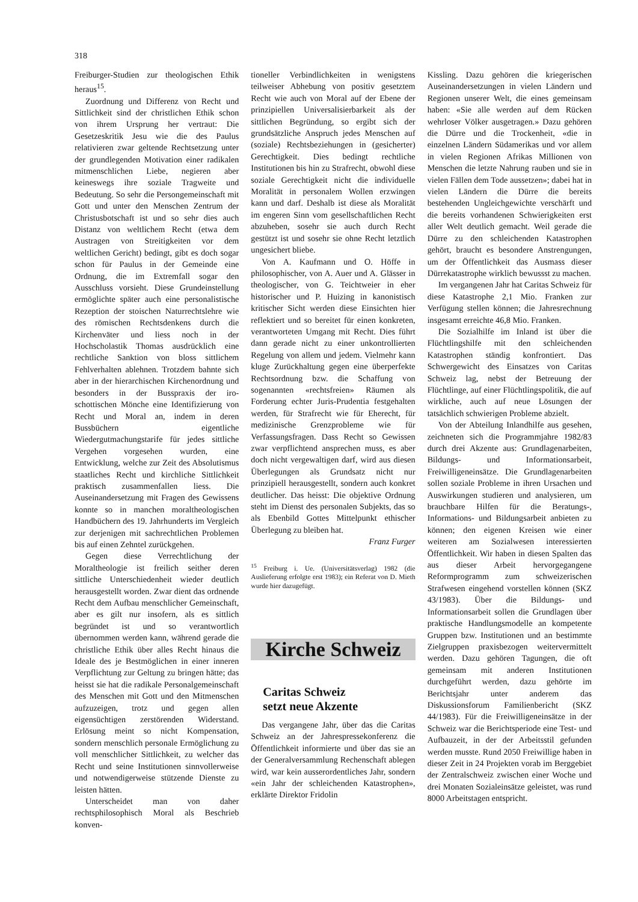318
Freiburger-Studien zur theologischen Ethik heraus<sup>15</sup>.
Zuordnung und Differenz von Recht und Sittlichkeit sind der christlichen Ethik schon von ihrem Ursprung her vertraut: Die Gesetzeskritik Jesu wie die des Paulus relativieren zwar geltende Rechtsetzung unter der grundlegenden Motivation einer radikalen mitmenschlichen Liebe, negieren aber keineswegs ihre soziale Tragweite und Bedeutung. So sehr die Persongemeinschaft mit Gott und unter den Menschen Zentrum der Christusbotschaft ist und so sehr dies auch Distanz von weltlichem Recht (etwa dem Austragen von Streitigkeiten vor dem weltlichen Gericht) bedingt, gibt es doch sogar schon für Paulus in der Gemeinde eine Ordnung, die im Extremfall sogar den Ausschluss vorsieht. Diese Grundeinstellung ermöglichte später auch eine personalistische Rezeption der stoischen Naturrechtslehre wie des römischen Rechtsdenkens durch die Kirchenväter und liess noch in der Hochscholastik Thomas ausdrücklich eine rechtliche Sanktion von bloss sittlichem Fehlverhalten ablehnen. Trotzdem bahnte sich aber in der hierarchischen Kirchenordnung und besonders in der Busspraxis der iro-schottischen Mönche eine Identifizierung von Recht und Moral an, indem in deren Bussbüchern eigentliche Wiedergutmachungstarife für jedes sittliche Vergehen vorgesehen wurden, eine Entwicklung, welche zur Zeit des Absolutismus staatliches Recht und kirchliche Sittlichkeit praktisch zusammenfallen liess. Die Auseinandersetzung mit Fragen des Gewissens konnte so in manchen moraltheologischen Handbüchern des 19. Jahrhunderts im Vergleich zur derjenigen mit sachrechtlichen Problemen bis auf einen Zehntel zurückgehen.
Gegen diese Verrechtlichung der Moraltheologie ist freilich seither deren sittliche Unterschiedenheit wieder deutlich herausgestellt worden. Zwar dient das ordnende Recht dem Aufbau menschlicher Gemeinschaft, aber es gilt nur insofern, als es sittlich begründet ist und so verantwortlich übernommen werden kann, während gerade die christliche Ethik über alles Recht hinaus die Ideale des je Bestmöglichen in einer inneren Verpflichtung zur Geltung zu bringen hätte; das heisst sie hat die radikale Personalgemeinschaft des Menschen mit Gott und den Mitmenschen aufzuzeigen, trotz und gegen allen eigensüchtigen zerstörenden Widerstand. Erlösung meint so nicht Kompensation, sondern menschlich personale Ermöglichung zu voll menschlicher Sittlichkeit, zu welcher das Recht und seine Institutionen sinnvollerweise und notwendigerweise stützende Dienste zu leisten hätten.
Unterscheidet man von daher rechtsphilosophisch Moral als Beschrieb konven-
tioneller Verbindlichkeiten in wenigstens teilweiser Abhebung von positiv gesetztem Recht wie auch von Moral auf der Ebene der prinzipiellen Universalisierbarkeit als der sittlichen Begründung, so ergibt sich der grundsätzliche Anspruch jedes Menschen auf (soziale) Rechtsbeziehungen in (gesicherter) Gerechtigkeit. Dies bedingt rechtliche Institutionen bis hin zu Strafrecht, obwohl diese soziale Gerechtigkeit nicht die individuelle Moralität in personalem Wollen erzwingen kann und darf. Deshalb ist diese als Moralität im engeren Sinn vom gesellschaftlichen Recht abzuheben, sosehr sie auch durch Recht gestützt ist und sosehr sie ohne Recht letztlich ungesichert bliebe.
Von A. Kaufmann und O. Höffe in philosophischer, von A. Auer und A. Glässer in theologischer, von G. Teichtweier in eher historischer und P. Huizing in kanonistisch kritischer Sicht werden diese Einsichten hier reflektiert und so bereitet für einen konkreten, verantworteten Umgang mit Recht. Dies führt dann gerade nicht zu einer unkontrollierten Regelung von allem und jedem. Vielmehr kann kluge Zurückhaltung gegen eine überperfekte Rechtsordnung bzw. die Schaffung von sogenannten «rechtsfreien» Räumen als Forderung echter Juris-Prudentia festgehalten werden, für Strafrecht wie für Eherecht, für medizinische Grenzprobleme wie für Verfassungsfragen. Dass Recht so Gewissen zwar verpflichtend ansprechen muss, es aber doch nicht vergewaltigen darf, wird aus diesen Überlegungen als Grundsatz nicht nur prinzipiell herausgestellt, sondern auch konkret deutlicher. Das heisst: Die objektive Ordnung steht im Dienst des personalen Subjekts, das so als Ebenbild Gottes Mittelpunkt ethischer Überlegung zu bleiben hat.
Franz Furger
<sup>15</sup> Freiburg i. Ue. (Universitätsverlag) 1982 (die Auslieferung erfolgte erst 1983); ein Referat von D. Mieth wurde hier dazugefügt.
Kirche Schweiz
Caritas Schweiz
setzt neue Akzente
Das vergangene Jahr, über das die Caritas Schweiz an der Jahrespressekonferenz die Öffentlichkeit informierte und über das sie an der Generalversammlung Rechenschaft ablegen wird, war kein ausserordentliches Jahr, sondern «ein Jahr der schleichenden Katastrophen», erklärte Direktor Fridolin
Kissling. Dazu gehören die kriegerischen Auseinandersetzungen in vielen Ländern und Regionen unserer Welt, die eines gemeinsam haben: «Sie alle werden auf dem Rücken wehrloser Völker ausgetragen.» Dazu gehören die Dürre und die Trockenheit, «die in einzelnen Ländern Südamerikas und vor allem in vielen Regionen Afrikas Millionen von Menschen die letzte Nahrung rauben und sie in vielen Fällen dem Tode aussetzen»; dabei hat in vielen Ländern die Dürre die bereits bestehenden Ungleichgewichte verschärft und die bereits vorhandenen Schwierigkeiten erst aller Welt deutlich gemacht. Weil gerade die Dürre zu den schleichenden Katastrophen gehört, braucht es besondere Anstrengungen, um der Öffentlichkeit das Ausmass dieser Dürrekatastrophe wirklich bewussst zu machen.
Im vergangenen Jahr hat Caritas Schweiz für diese Katastrophe 2,1 Mio. Franken zur Verfügung stellen können; die Jahresrechnung insgesamt erreichte 46,8 Mio. Franken.
Die Sozialhilfe im Inland ist über die Flüchtlingshilfe mit den schleichenden Katastrophen ständig konfrontiert. Das Schwergewicht des Einsatzes von Caritas Schweiz lag, nebst der Betreuung der Flüchtlinge, auf einer Flüchtlingspolitik, die auf wirkliche, auch auf neue Lösungen der tatsächlich schwierigen Probleme abzielt.
Von der Abteilung Inlandhilfe aus gesehen, zeichneten sich die Programmjahre 1982/83 durch drei Akzente aus: Grundlagenarbeiten, Bildungs- und Informationsarbeit, Freiwilligeneinsätze. Die Grundlagenarbeiten sollen soziale Probleme in ihren Ursachen und Auswirkungen studieren und analysieren, um brauchbare Hilfen für die Beratungs-, Informations- und Bildungsarbeit anbieten zu können; den eigenen Kreisen wie einer weiteren am Sozialwesen interessierten Öffentlichkeit. Wir haben in diesen Spalten das aus dieser Arbeit hervorgegangene Reformprogramm zum schweizerischen Strafwesen eingehend vorstellen können (SKZ 43/1983). Über die Bildungs- und Informationsarbeit sollen die Grundlagen über praktische Handlungsmodelle an kompetente Gruppen bzw. Institutionen und an bestimmte Zielgruppen praxisbezogen weitervermittelt werden. Dazu gehören Tagungen, die oft gemeinsam mit anderen Institutionen durchgeführt werden, dazu gehörte im Berichtsjahr unter anderem das Diskussionsforum Familienbericht (SKZ 44/1983). Für die Freiwilligeneinsätze in der Schweiz war die Berichtsperiode eine Test- und Aufbauzeit, in der der Arbeitsstil gefunden werden musste. Rund 2050 Freiwillige haben in dieser Zeit in 24 Projekten vorab im Berggebiet der Zentralschweiz zwischen einer Woche und drei Monaten Sozialeinsätze geleistet, was rund 8000 Arbeitstagen entspricht.